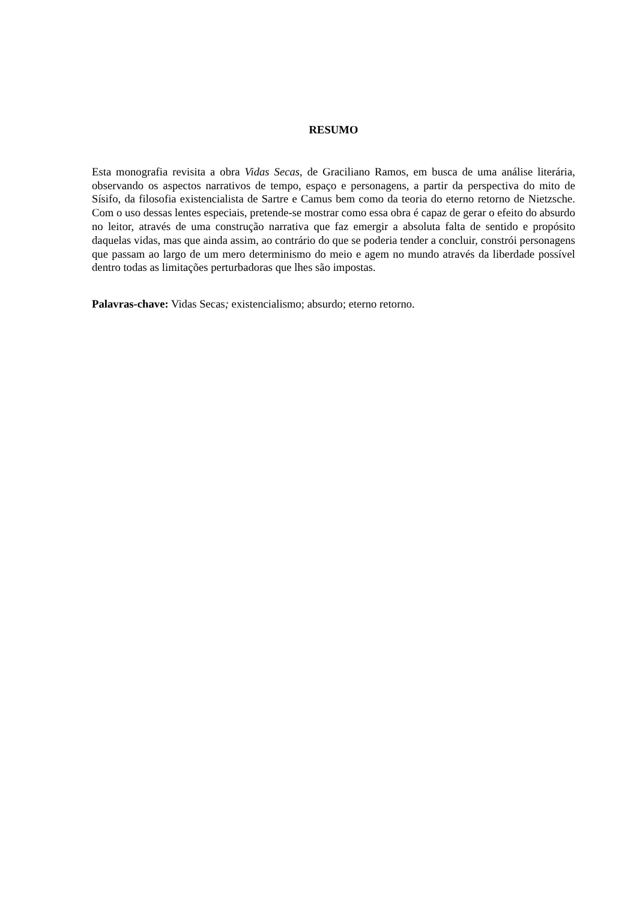RESUMO
Esta monografia revisita a obra Vidas Secas, de Graciliano Ramos, em busca de uma análise literária, observando os aspectos narrativos de tempo, espaço e personagens, a partir da perspectiva do mito de Sísifo, da filosofia existencialista de Sartre e Camus bem como da teoria do eterno retorno de Nietzsche. Com o uso dessas lentes especiais, pretende-se mostrar como essa obra é capaz de gerar o efeito do absurdo no leitor, através de uma construção narrativa que faz emergir a absoluta falta de sentido e propósito daquelas vidas, mas que ainda assim, ao contrário do que se poderia tender a concluir, constrói personagens que passam ao largo de um mero determinismo do meio e agem no mundo através da liberdade possível dentro todas as limitações perturbadoras que lhes são impostas.
Palavras-chave: Vidas Secas; existencialismo; absurdo; eterno retorno.